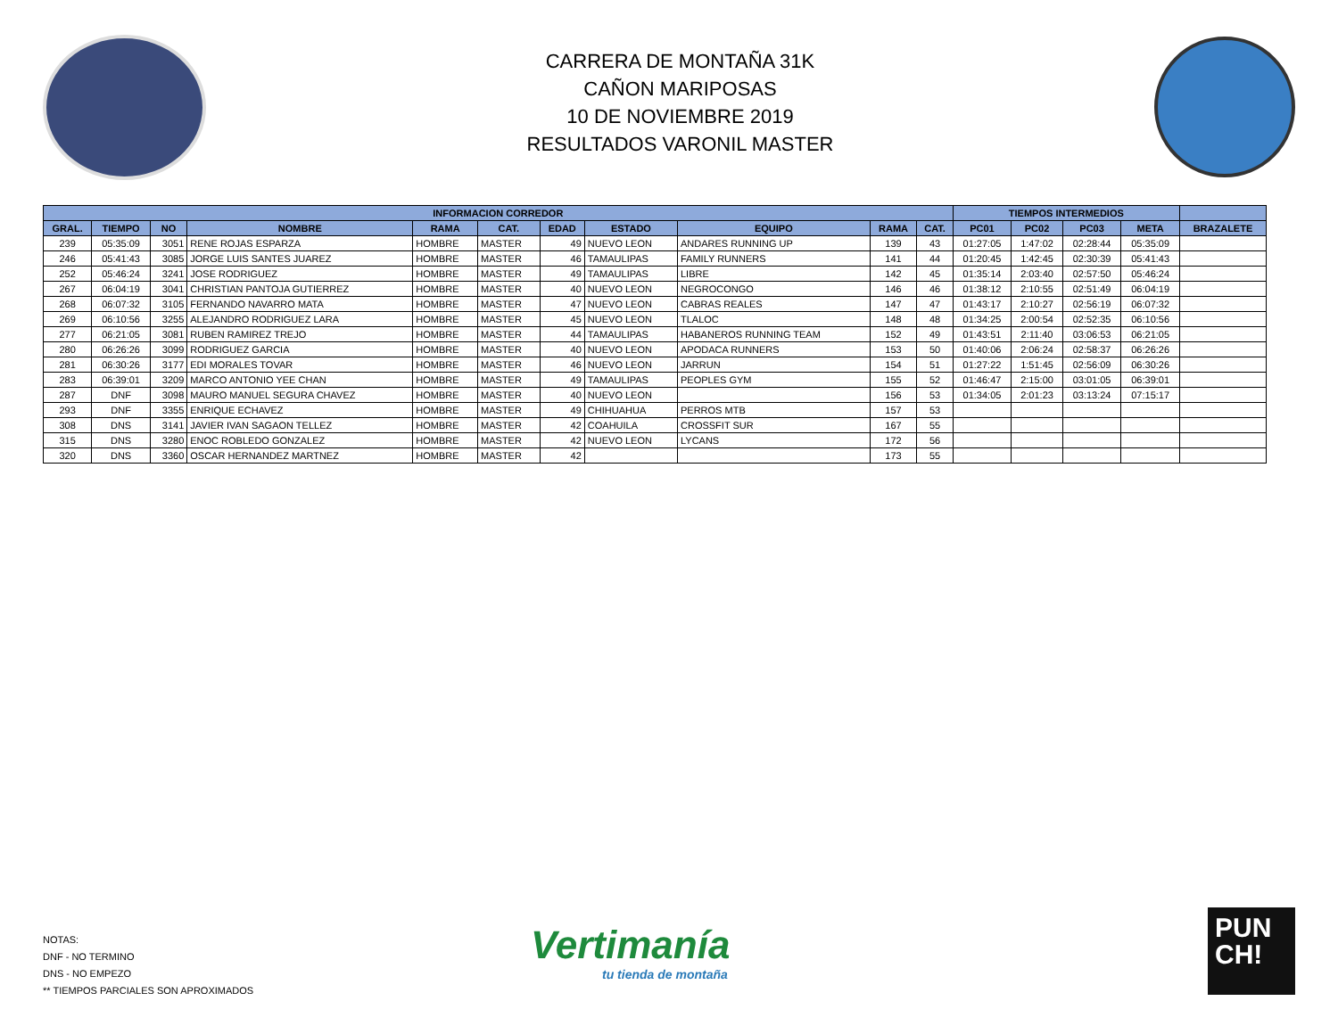CARRERA DE MONTAÑA 31K
CAÑON MARIPOSAS
10 DE NOVIEMBRE 2019
RESULTADOS VARONIL MASTER
| INFORMACION CORREDOR | | | | | | | | | | | TIEMPOS INTERMEDIOS | | | | |
| --- | --- | --- | --- | --- | --- | --- | --- | --- | --- | --- | --- | --- | --- | --- | --- |
| GRAL. | TIEMPO | NO | NOMBRE | RAMA | CAT. | EDAD | ESTADO | EQUIPO | RAMA | CAT. | PC01 | PC02 | PC03 | META | BRAZALETE |
| 239 | 05:35:09 | 3051 | RENE ROJAS ESPARZA | HOMBRE | MASTER | 49 | NUEVO LEON | ANDARES RUNNING UP | 139 | 43 | 01:27:05 | 1:47:02 | 02:28:44 | 05:35:09 | |
| 246 | 05:41:43 | 3085 | JORGE LUIS SANTES JUAREZ | HOMBRE | MASTER | 46 | TAMAULIPAS | FAMILY RUNNERS | 141 | 44 | 01:20:45 | 1:42:45 | 02:30:39 | 05:41:43 | |
| 252 | 05:46:24 | 3241 | JOSE RODRIGUEZ | HOMBRE | MASTER | 49 | TAMAULIPAS | LIBRE | 142 | 45 | 01:35:14 | 2:03:40 | 02:57:50 | 05:46:24 | |
| 267 | 06:04:19 | 3041 | CHRISTIAN PANTOJA GUTIERREZ | HOMBRE | MASTER | 40 | NUEVO LEON | NEGROCONGO | 146 | 46 | 01:38:12 | 2:10:55 | 02:51:49 | 06:04:19 | |
| 268 | 06:07:32 | 3105 | FERNANDO NAVARRO MATA | HOMBRE | MASTER | 47 | NUEVO LEON | CABRAS REALES | 147 | 47 | 01:43:17 | 2:10:27 | 02:56:19 | 06:07:32 | |
| 269 | 06:10:56 | 3255 | ALEJANDRO RODRIGUEZ LARA | HOMBRE | MASTER | 45 | NUEVO LEON | TLALOC | 148 | 48 | 01:34:25 | 2:00:54 | 02:52:35 | 06:10:56 | |
| 277 | 06:21:05 | 3081 | RUBEN RAMIREZ TREJO | HOMBRE | MASTER | 44 | TAMAULIPAS | HABANEROS RUNNING TEAM | 152 | 49 | 01:43:51 | 2:11:40 | 03:06:53 | 06:21:05 | |
| 280 | 06:26:26 | 3099 | RODRIGUEZ GARCIA | HOMBRE | MASTER | 40 | NUEVO LEON | APODACA RUNNERS | 153 | 50 | 01:40:06 | 2:06:24 | 02:58:37 | 06:26:26 | |
| 281 | 06:30:26 | 3177 | EDI MORALES TOVAR | HOMBRE | MASTER | 46 | NUEVO LEON | JARRUN | 154 | 51 | 01:27:22 | 1:51:45 | 02:56:09 | 06:30:26 | |
| 283 | 06:39:01 | 3209 | MARCO ANTONIO YEE CHAN | HOMBRE | MASTER | 49 | TAMAULIPAS | PEOPLES GYM | 155 | 52 | 01:46:47 | 2:15:00 | 03:01:05 | 06:39:01 | |
| 287 | DNF | 3098 | MAURO MANUEL SEGURA CHAVEZ | HOMBRE | MASTER | 40 | NUEVO LEON | | 156 | 53 | 01:34:05 | 2:01:23 | 03:13:24 | 07:15:17 | |
| 293 | DNF | 3355 | ENRIQUE ECHAVEZ | HOMBRE | MASTER | 49 | CHIHUAHUA | PERROS MTB | 157 | 53 | | | | | |
| 308 | DNS | 3141 | JAVIER IVAN SAGAON TELLEZ | HOMBRE | MASTER | 42 | COAHUILA | CROSSFIT SUR | 167 | 55 | | | | | |
| 315 | DNS | 3280 | ENOC ROBLEDO GONZALEZ | HOMBRE | MASTER | 42 | NUEVO LEON | LYCANS | 172 | 56 | | | | | |
| 320 | DNS | 3360 | OSCAR HERNANDEZ MARTNEZ | HOMBRE | MASTER | 42 | | | 173 | 55 | | | | | |
NOTAS:
DNF - NO TERMINO
DNS - NO EMPEZO
** TIEMPOS PARCIALES SON APROXIMADOS
Vertimanía
tu tienda de montaña
PUN
CH!